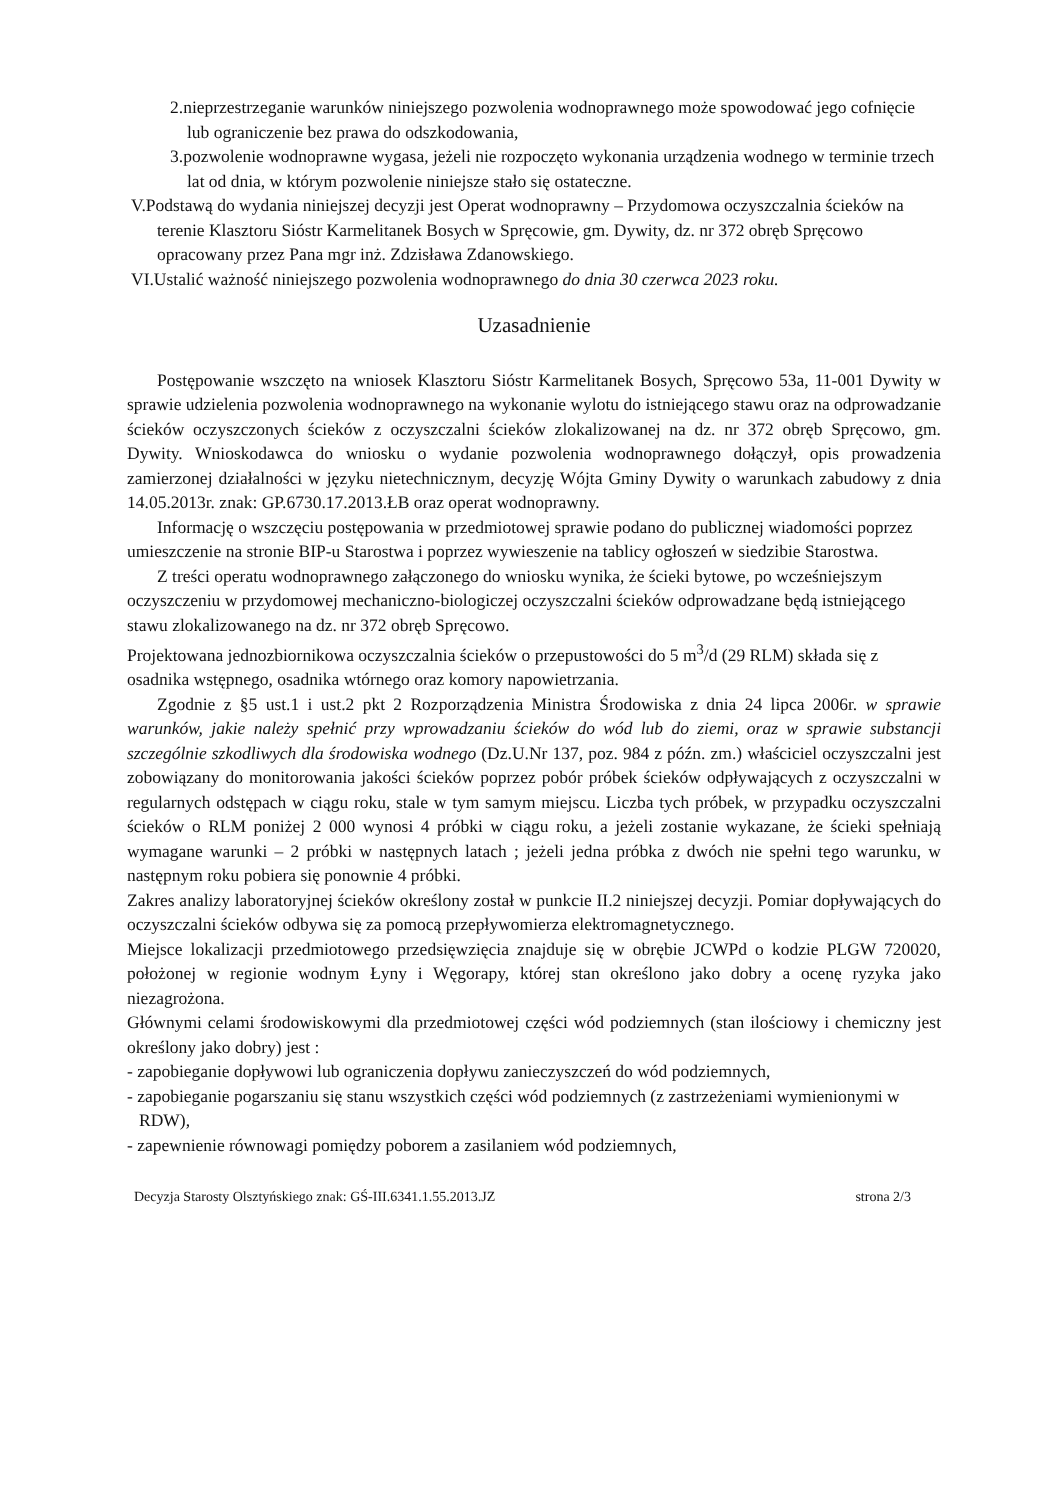2.nieprzestrzeganie warunków niniejszego pozwolenia wodnoprawnego może spowodować jego cofnięcie lub ograniczenie bez prawa do odszkodowania,
3.pozwolenie wodnoprawne wygasa, jeżeli nie rozpoczęto wykonania urządzenia wodnego w terminie trzech lat od dnia, w którym pozwolenie niniejsze stało się ostateczne.
V.Podstawą do wydania niniejszej decyzji jest Operat wodnoprawny – Przydomowa oczyszczalnia ścieków na terenie Klasztoru Sióstr Karmelitanek Bosych w Spręcowie, gm. Dywity, dz. nr 372 obręb Spręcowo opracowany przez Pana mgr inż. Zdzisława Zdanowskiego.
VI.Ustalić ważność niniejszego pozwolenia wodnoprawnego do dnia 30 czerwca 2023 roku.
Uzasadnienie
Postępowanie wszczęto na wniosek Klasztoru Sióstr Karmelitanek Bosych, Spręcowo 53a, 11-001 Dywity w sprawie udzielenia pozwolenia wodnoprawnego na wykonanie wylotu do istniejącego stawu oraz na odprowadzanie ścieków oczyszczonych ścieków z oczyszczalni ścieków zlokalizowanej na dz. nr 372 obręb Spręcowo, gm. Dywity. Wnioskodawca do wniosku o wydanie pozwolenia wodnoprawnego dołączył, opis prowadzenia zamierzonej działalności w języku nietechnicznym, decyzję Wójta Gminy Dywity o warunkach zabudowy z dnia 14.05.2013r. znak: GP.6730.17.2013.ŁB oraz operat wodnoprawny.
Informację o wszczęciu postępowania w przedmiotowej sprawie podano do publicznej wiadomości poprzez umieszczenie na stronie BIP-u Starostwa i poprzez wywieszenie na tablicy ogłoszeń w siedzibie Starostwa.
Z treści operatu wodnoprawnego załączonego do wniosku wynika, że ścieki bytowe, po wcześniejszym oczyszczeniu w przydomowej mechaniczno-biologiczej oczyszczalni ścieków odprowadzane będą istniejącego stawu zlokalizowanego na dz. nr 372 obręb Spręcowo.
Projektowana jednozbiornikowa oczyszczalnia ścieków o przepustowości do 5 m<sup>3</sup>/d (29 RLM) składa się z osadnika wstępnego, osadnika wtórnego oraz komory napowietrzania.
Zgodnie z §5 ust.1 i ust.2 pkt 2 Rozporządzenia Ministra Środowiska z dnia 24 lipca 2006r. w sprawie warunków, jakie należy spełnić przy wprowadzaniu ścieków do wód lub do ziemi, oraz w sprawie substancji szczególnie szkodliwych dla środowiska wodnego (Dz.U.Nr 137, poz. 984 z późn. zm.) właściciel oczyszczalni jest zobowiązany do monitorowania jakości ścieków poprzez pobór próbek ścieków odpływających z oczyszczalni w regularnych odstępach w ciągu roku, stale w tym samym miejscu. Liczba tych próbek, w przypadku oczyszczalni ścieków o RLM poniżej 2 000 wynosi 4 próbki w ciągu roku, a jeżeli zostanie wykazane, że ścieki spełniają wymagane warunki – 2 próbki w następnych latach ; jeżeli jedna próbka z dwóch nie spełni tego warunku, w następnym roku pobiera się ponownie 4 próbki.
Zakres analizy laboratoryjnej ścieków określony został w punkcie II.2 niniejszej decyzji. Pomiar dopływających do oczyszczalni ścieków odbywa się za pomocą przepływomierza elektromagnetycznego.
Miejsce lokalizacji przedmiotowego przedsięwzięcia znajduje się w obrębie JCWPd o kodzie PLGW 720020, położonej w regionie wodnym Łyny i Węgorapy, której stan określono jako dobry a ocenę ryzyka jako niezagrożona.
Głównymi celami środowiskowymi dla przedmiotowej części wód podziemnych (stan ilościowy i chemiczny jest określony jako dobry) jest :
- zapobieganie dopływowi lub ograniczenia dopływu zanieczyszczeń do wód podziemnych,
- zapobieganie pogarszaniu się stanu wszystkich części wód podziemnych (z zastrzeżeniami wymienionymi w RDW),
- zapewnienie równowagi pomiędzy poborem a zasilaniem wód podziemnych,
Decyzja Starosty Olsztyńskiego znak: GŚ-III.6341.1.55.2013.JZ strona 2/3